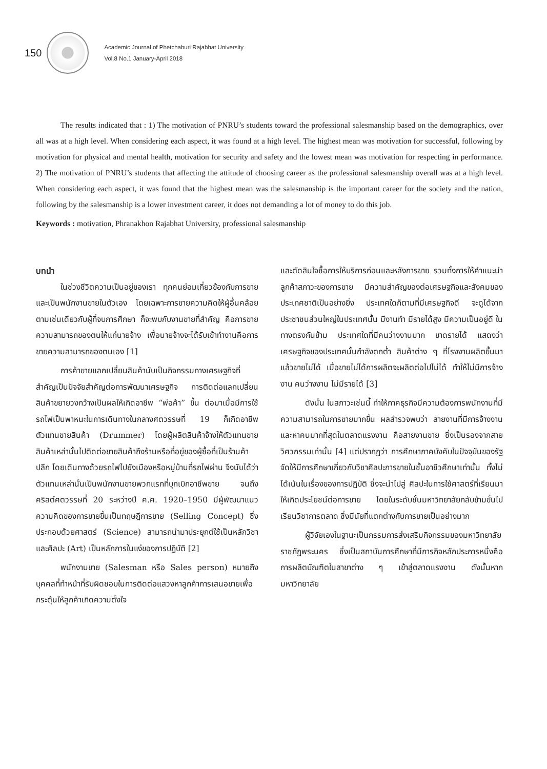150
Academic Journal of Phetchaburi Rajabhat University
Vol.8 No.1 January-April 2018
The results indicated that : 1) The motivation of PNRU’s students toward the professional salesmanship based on the demographics, over all was at a high level. When considering each aspect, it was found at a high level. The highest mean was motivation for successful, following by motivation for physical and mental health, motivation for security and safety and the lowest mean was motivation for respecting in performance. 2) The motivation of PNRU’s students that affecting the attitude of choosing career as the professional salesmanship overall was at a high level. When considering each aspect, it was found that the highest mean was the salesmanship is the important career for the society and the nation, following by the salesmanship is a lower investment career, it does not demanding a lot of money to do this job.
Keywords : motivation, Phranakhon Rajabhat University, professional salesmanship
บทนำ
ในช่วงชีวิตความเป็นอยู่ของเรา ทุกคนย่อมเกี่ยวข้องกับการขายและเป็นพนักงานขายในตัวเอง โดยเฉพาะการขายความคิดให้ผู้อื่นคล้อยตามเช่นเดียวกับผู้ที่จบการศึกษา ก็จะพบกับงานขายที่สำคัญ คือการขายความสามารถของตนให้แก่นายจ้าง เพื่อนายจ้างจะได้รับเข้าทำงานคือการขายความสามารถของตนเอง [1]
การค้าขายแลกเปลี่ยนสินค้านับเป็นกิจกรรมทางเศรษฐกิจที่สำคัญเป็นปัจจัยสำคัญต่อการพัฒนาเศรษฐกิจ การติดต่อแลกเปลี่ยนสินค้าขยายวงกว้างเป็นผลให้เกิดอาชีพ “พ่อค้า” ขึ้น ต่อมาเมื่อมีการใช้รถไฟเป็นพาหนะในการเดินทางในกลางศตวรรษที่ 19 ก็เกิดอาชีพตัวแทนขายสินค้า (Drummer) โดยผู้ผลิตสินค้าจ้างให้ตัวแทนขายสินค้าเหล่านั้นไปติดต่อขายสินค้าถึงร้านหรือที่อยู่ของผู้ซื้อที่เป็นร้านค้าปลีก โดยเดินทางด้วยรถไฟไปยังเมืองหรือหมู่บ้านที่รถไฟผ่าน จึงนับได้ว่า ตัวแทนเหล่านั้นเป็นพนักงานขายพวกแรกที่บุกเบิกอาชีพขาย จนถึงคริสต์ศตวรรษที่ 20 ระหว่างปี ค.ศ. 1920–1950 มีผู้พัฒนาแนวความคิดของการขายขึ้นเป็นทฤษฎีการขาย (Selling Concept) ซึ่งประกอบด้วยศาสตร์ (Science) สามารถนำมาประยุกต์ใช้เป็นหลักวิชาและศิลปะ (Art) เป็นหลักการในแง่ของการปฏิบัติ [2]
พนักงานขาย (Salesman หรือ Sales person) หมายถึงบุคคลที่ทำหน้าที่รับผิดชอบในการติดต่อแสวงหาลูกค้าการเสนอขายเพื่อกระตุ้นให้ลูกค้าเกิดความตั้งใจ
และตัดสินใจซื้อการให้บริการก่อนและหลังการขาย รวมทั้งการให้คำแนะนำลูกค้าสภาวะของการขาย มีความสำคัญของต่อเศรษฐกิจและสังคมของประเทศชาติเป็นอย่างยิ่ง ประเทศใดก็ตามที่มีเศรษฐกิจดี จะดูได้จากประชาชนส่วนใหญ่ในประเทศนั้น มีงานทำ มีรายได้สูง มีความเป็นอยู่ดี ในทางตรงกันข้าม ประเทศใดที่มีคนว่างงานมาก ขาดรายได้ แสดงว่าเศรษฐกิจของประเทศนั้นกำลังตกต่ำ สินค้าต่าง ๆ ที่โรงงานผลิตขึ้นมาแล้วขายไม่ได้ เมื่อขายไม่ได้การผลิตจะผลิตต่อไปไม่ได้ ทำให้ไม่มีการจ้างงาน คนว่างงาน ไม่มีรายได้ [3]
ดังนั้น ในสภาวะเช่นนี้ ทำให้ภาคธุรกิจมีความต้องการพนักงานที่มีความสามารถในการขายมากขึ้น ผลสำรวจพบว่า สายงานที่มีการจ้างงานและหาคนมากที่สุดในตลาดแรงงาน คือสายงานขาย ซึ่งเป็นรองจากสายวิศวกรรมเท่านั้น [4] แต่ปรากฏว่า การศึกษาภาคบังคับในปัจจุบันของรัฐ จัดให้มีการศึกษาเกี่ยวกับวิชาศิลปะการขายในชั้นอาชีวศึกษาเท่านั้น ทั้งไม่ได้เน้นในเรื่องของการปฏิบัติ ซึ่งจะนำไปสู่ ศิลปะในการใช้ศาสตร์ที่เรียนมาให้เกิดประโยชน์ต่อการขาย โดยในระดับชั้นมหาวิทยาลัยกลับข้ามขั้นไปเรียนวิชาการตลาด ซึ่งมีนัยที่แตกต่างกับการขายเป็นอย่างมาก
ผู้วิจัยเองในฐานะเป็นกรรมการส่งเสริมกิจกรรมของมหาวิทยาลัยราชภัฏพระนคร ซึ่งเป็นสถาบันการศึกษาที่มีภารกิจหลักประการหนึ่งคือ การผลิตบัณฑิตในสาขาต่าง ๆ เข้าสู่ตลาดแรงงาน ดังนั้นหากมหาวิทยาลัย